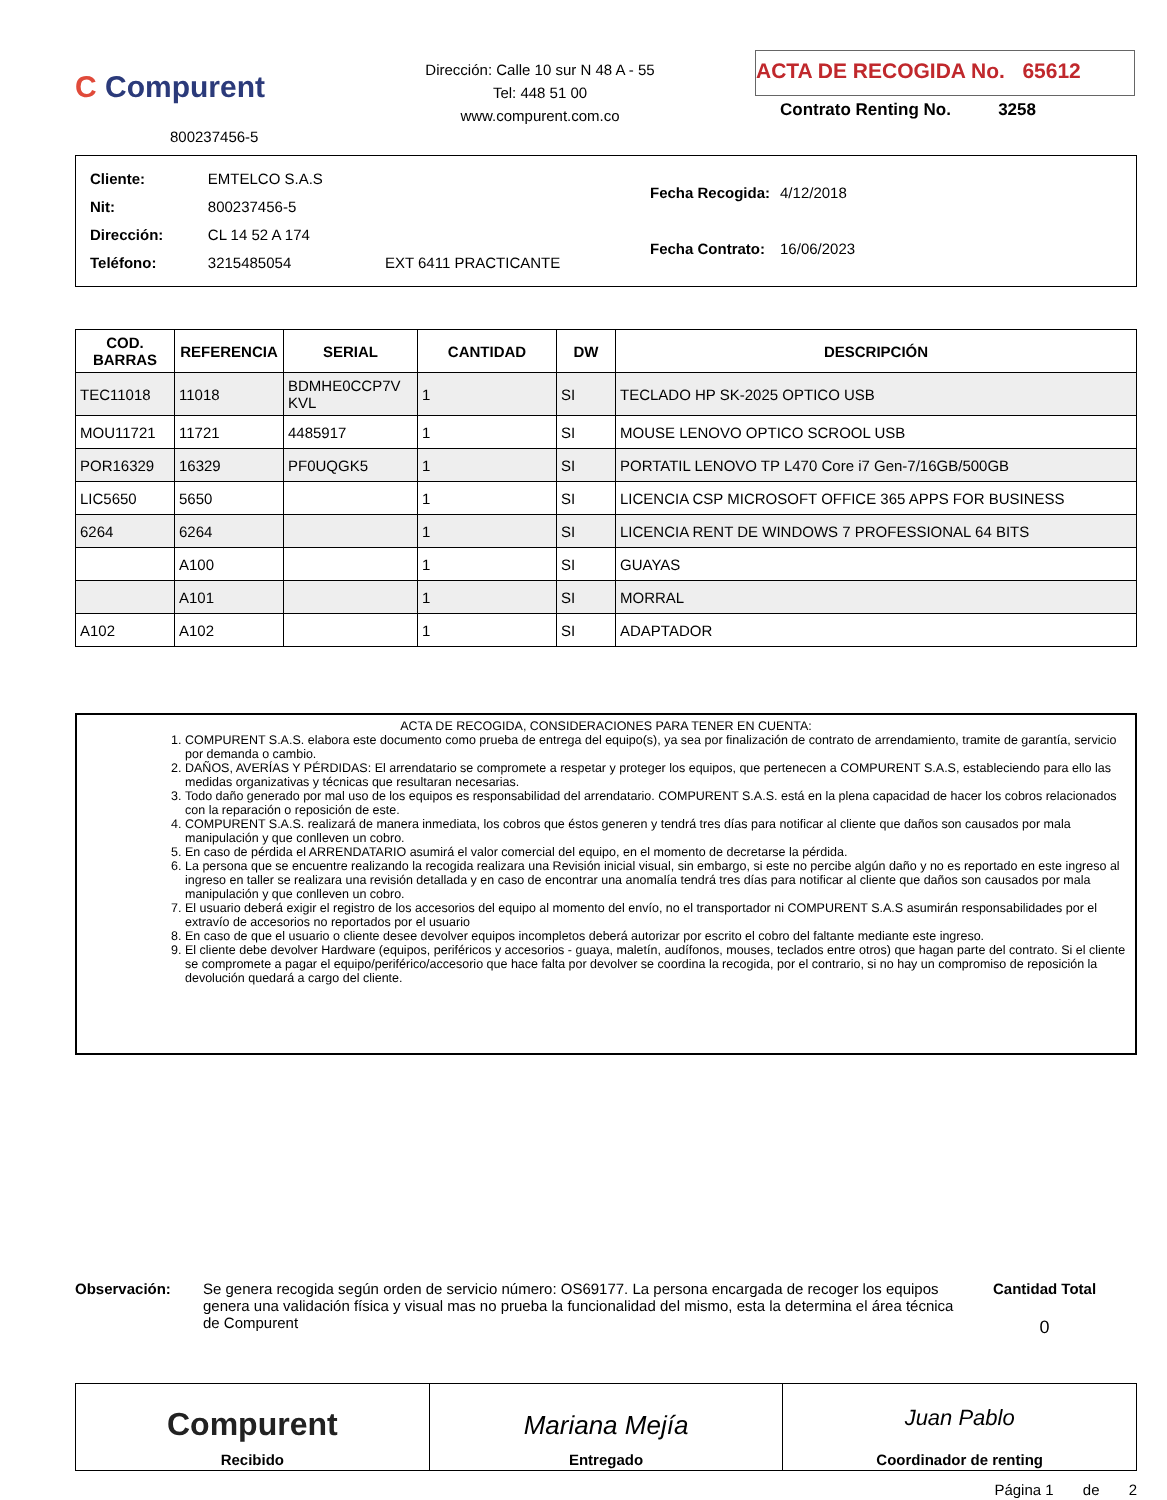C Compurent
800237456-5
Dirección: Calle 10 sur N 48 A - 55
Tel: 448 51 00
www.compurent.com.co
ACTA DE RECOGIDA No. 65612
Contrato Renting No. 3258
| Cliente: | EMTELCO S.A.S | |
| Nit: | 800237456-5 | |
| Dirección: | CL 14 52 A 174 | |
| Teléfono: | 3215485054 | EXT 6411 PRACTICANTE |
| Fecha Recogida: | 4/12/2018 |
| Fecha Contrato: | 16/06/2023 |
| COD. BARRAS | REFERENCIA | SERIAL | CANTIDAD | DW | DESCRIPCIÓN |
| --- | --- | --- | --- | --- | --- |
| TEC11018 | 11018 | BDMHE0CCP7V KVL | 1 | SI | TECLADO HP SK-2025 OPTICO USB |
| MOU11721 | 11721 | 4485917 | 1 | SI | MOUSE LENOVO OPTICO SCROOL USB |
| POR16329 | 16329 | PF0UQGK5 | 1 | SI | PORTATIL LENOVO TP L470 Core i7 Gen-7/16GB/500GB |
| LIC5650 | 5650 | | 1 | SI | LICENCIA CSP MICROSOFT OFFICE 365 APPS FOR BUSINESS |
| 6264 | 6264 | | 1 | SI | LICENCIA RENT DE WINDOWS 7 PROFESSIONAL 64 BITS |
| | A100 | | 1 | SI | GUAYAS |
| | A101 | | 1 | SI | MORRAL |
| A102 | A102 | | 1 | SI | ADAPTADOR |
ACTA DE RECOGIDA, CONSIDERACIONES PARA TENER EN CUENTA:
1. COMPURENT S.A.S. elabora este documento como prueba de entrega del equipo(s), ya sea por finalización de contrato de arrendamiento, tramite de garantía, servicio por demanda o cambio.
2. DAÑOS, AVERÍAS Y PÉRDIDAS: El arrendatario se compromete a respetar y proteger los equipos, que pertenecen a COMPURENT S.A.S, estableciendo para ello las medidas organizativas y técnicas que resultaran necesarias.
3. Todo daño generado por mal uso de los equipos es responsabilidad del arrendatario. COMPURENT S.A.S. está en la plena capacidad de hacer los cobros relacionados con la reparación o reposición de este.
4. COMPURENT S.A.S. realizará de manera inmediata, los cobros que éstos generen y tendrá tres días para notificar al cliente que daños son causados por mala manipulación y que conlleven un cobro.
5. En caso de pérdida el ARRENDATARIO asumirá el valor comercial del equipo, en el momento de decretarse la pérdida.
6. La persona que se encuentre realizando la recogida realizara una Revisión inicial visual, sin embargo, si este no percibe algún daño y no es reportado en este ingreso al ingreso en taller se realizara una revisión detallada y en caso de encontrar una anomalía tendrá tres días para notificar al cliente que daños son causados por mala manipulación y que conlleven un cobro.
7. El usuario deberá exigir el registro de los accesorios del equipo al momento del envío, no el transportador ni COMPURENT S.A.S asumirán responsabilidades por el extravío de accesorios no reportados por el usuario
8. En caso de que el usuario o cliente desee devolver equipos incompletos deberá autorizar por escrito el cobro del faltante mediante este ingreso.
9. El cliente debe devolver Hardware (equipos, periféricos y accesorios - guaya, maletín, audífonos, mouses, teclados entre otros) que hagan parte del contrato. Si el cliente se compromete a pagar el equipo/periférico/accesorio que hace falta por devolver se coordina la recogida, por el contrario, si no hay un compromiso de reposición la devolución quedará a cargo del cliente.
Observación: Se genera recogida según orden de servicio número: OS69177. La persona encargada de recoger los equipos genera una validación física y visual mas no prueba la funcionalidad del mismo, esta la determina el área técnica de Compurent
Cantidad Total
0
Compurent
Recibido
Mariana Mejía
Entregado
Juan Pablo
Coordinador de renting
Página 1 de 2